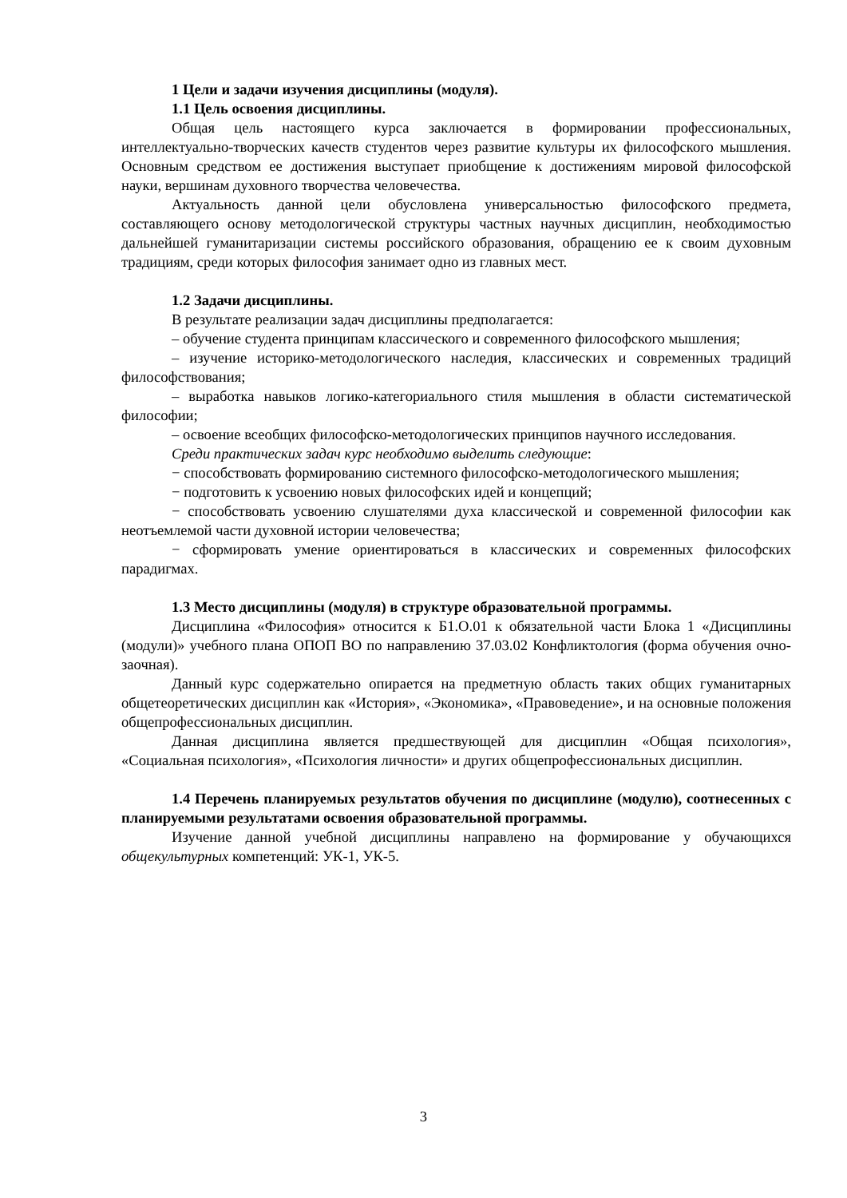1 Цели и задачи изучения дисциплины (модуля).
1.1 Цель освоения дисциплины.
Общая цель настоящего курса заключается в формировании профессиональных, интеллектуально-творческих качеств студентов через развитие культуры их философского мышления. Основным средством ее достижения выступает приобщение к достижениям мировой философской науки, вершинам духовного творчества человечества.
Актуальность данной цели обусловлена универсальностью философского предмета, составляющего основу методологической структуры частных научных дисциплин, необходимостью дальнейшей гуманитаризации системы российского образования, обращению ее к своим духовным традициям, среди которых философия занимает одно из главных мест.
1.2 Задачи дисциплины.
В результате реализации задач дисциплины предполагается:
– обучение студента принципам классического и современного философского мышления;
– изучение историко-методологического наследия, классических и современных традиций философствования;
– выработка навыков логико-категориального стиля мышления в области систематической философии;
– освоение всеобщих философско-методологических принципов научного исследования.
Среди практических задач курс необходимо выделить следующие:
− способствовать формированию системного философско-методологического мышления;
− подготовить к усвоению новых философских идей и концепций;
− способствовать усвоению слушателями духа классической и современной философии как неотъемлемой части духовной истории человечества;
− сформировать умение ориентироваться в классических и современных философских парадигмах.
1.3 Место дисциплины (модуля) в структуре образовательной программы.
Дисциплина «Философия» относится к Б1.О.01 к обязательной части Блока 1 «Дисциплины (модули)» учебного плана ОПОП ВО по направлению 37.03.02 Конфликтология (форма обучения очно-заочная).
Данный курс содержательно опирается на предметную область таких общих гуманитарных общетеоретических дисциплин как «История», «Экономика», «Правоведение», и на основные положения общепрофессиональных дисциплин.
Данная дисциплина является предшествующей для дисциплин «Общая психология», «Социальная психология», «Психология личности» и других общепрофессиональных дисциплин.
1.4 Перечень планируемых результатов обучения по дисциплине (модулю), соотнесенных с планируемыми результатами освоения образовательной программы.
Изучение данной учебной дисциплины направлено на формирование у обучающихся общекультурных компетенций: УК-1, УК-5.
3